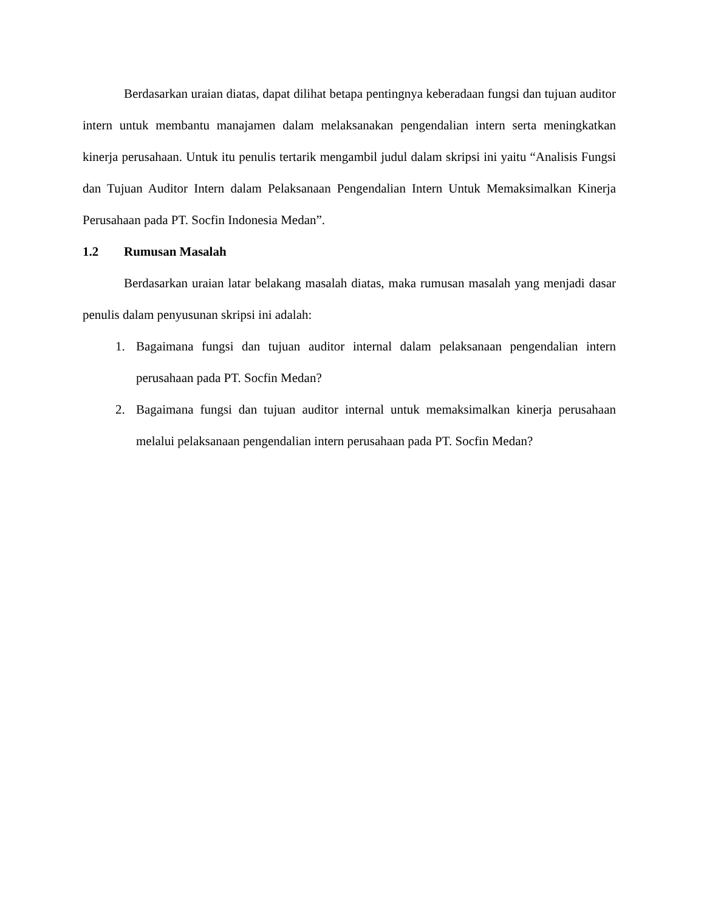Berdasarkan uraian diatas, dapat dilihat betapa pentingnya keberadaan fungsi dan tujuan auditor intern untuk membantu manajamen dalam melaksanakan pengendalian intern serta meningkatkan kinerja perusahaan. Untuk itu penulis tertarik mengambil judul dalam skripsi ini yaitu “Analisis Fungsi dan Tujuan Auditor Intern dalam Pelaksanaan Pengendalian Intern Untuk Memaksimalkan Kinerja Perusahaan pada PT. Socfin Indonesia Medan”.
1.2 Rumusan Masalah
Berdasarkan uraian latar belakang masalah diatas, maka rumusan masalah yang menjadi dasar penulis dalam penyusunan skripsi ini adalah:
1. Bagaimana fungsi dan tujuan auditor internal dalam pelaksanaan pengendalian intern perusahaan pada PT. Socfin Medan?
2. Bagaimana fungsi dan tujuan auditor internal untuk memaksimalkan kinerja perusahaan melalui pelaksanaan pengendalian intern perusahaan pada PT. Socfin Medan?